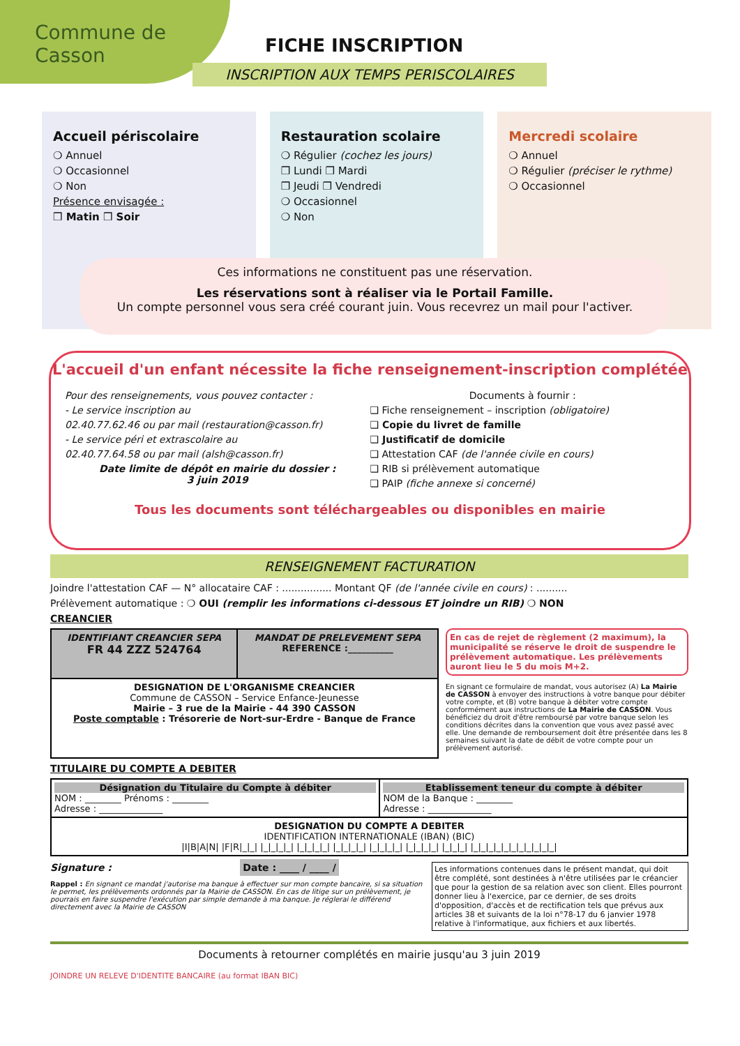Commune de Casson
FICHE INSCRIPTION
INSCRIPTION AUX TEMPS PERISCOLAIRES
Accueil périscolaire
❍ Annuel
❍ Occasionnel
❍ Non
Présence envisagée :
❒ Matin ❒ Soir
Restauration scolaire
❍ Régulier (cochez les jours)
❒ Lundi ❒ Mardi
❒ Jeudi ❒ Vendredi
❍ Occasionnel
❍ Non
Mercredi scolaire
❍ Annuel
❍ Régulier (préciser le rythme)
❍ Occasionnel
Ces informations ne constituent pas une réservation.
Les réservations sont à réaliser via le Portail Famille.
Un compte personnel vous sera créé courant juin. Vous recevrez un mail pour l'activer.
L'accueil d'un enfant nécessite la fiche renseignement-inscription complétée
Pour des renseignements, vous pouvez contacter :
- Le service inscription au
02.40.77.62.46 ou par mail (restauration@casson.fr)
- Le service péri et extrascolaire au
02.40.77.64.58 ou par mail (alsh@casson.fr)
Date limite de dépôt en mairie du dossier :
3 juin 2019
Documents à fournir :
❑ Fiche renseignement – inscription (obligatoire)
❑ Copie du livret de famille
❑ Justificatif de domicile
❑ Attestation CAF (de l'année civile en cours)
❑ RIB si prélèvement automatique
❑ PAIP (fiche annexe si concerné)
Tous les documents sont téléchargeables ou disponibles en mairie
RENSEIGNEMENT FACTURATION
Joindre l'attestation CAF — N° allocataire CAF : ................ Montant QF (de l'année civile en cours) : ..........
Prélèvement automatique : ❍ OUI (remplir les informations ci-dessous ET joindre un RIB) ❍ NON
CREANCIER
| IDENTIFIANT CREANCIER SEPA FR 44 ZZZ 524764 | MANDAT DE PRELEVEMENT SEPA REFERENCE :__________ |
| DESIGNATION DE L'ORGANISME CREANCIER Commune de CASSON – Service Enfance-Jeunesse Mairie – 3 rue de la Mairie - 44 390 CASSON Poste comptable : Trésorerie de Nort-sur-Erdre - Banque de France | |
En cas de rejet de règlement (2 maximum), la municipalité se réserve le droit de suspendre le prélèvement automatique. Les prélèvements auront lieu le 5 du mois M+2.
En signant ce formulaire de mandat, vous autorisez (A) La Mairie de CASSON à envoyer des instructions à votre banque pour débiter votre compte, et (B) votre banque à débiter votre compte conformément aux instructions de La Mairie de CASSON. Vous bénéficiez du droit d'être remboursé par votre banque selon les conditions décrites dans la convention que vous avez passé avec elle. Une demande de remboursement doit être présentée dans les 8 semaines suivant la date de débit de votre compte pour un prélèvement autorisé.
TITULAIRE DU COMPTE A DEBITER
| Désignation du Titulaire du Compte à débiter NOM : ________ Prénoms : ________ Adresse : ______________ | Etablissement teneur du compte à débiter NOM de la Banque : ________ Adresse : ______________ |
| DESIGNATION DU COMPTE A DEBITER IDENTIFICATION INTERNATIONALE (IBAN) (BIC) /I/B/A/N/ /F/R/_/_/ /_/_/_/_/ /_/_/_/_/ /_/_/_/_/ /_/_/_/_/ /_/_/_/_/ /_/_/_/ /_/_/_/_/_/_/_/_/_/_/_/ | |
Signature : Date : ____ / ____ /
Rappel : En signant ce mandat j'autorise ma banque à effectuer sur mon compte bancaire, si sa situation le permet, les prélèvements ordonnés par la Mairie de CASSON. En cas de litige sur un prélèvement, je pourrais en faire suspendre l'exécution par simple demande à ma banque. Je réglerai le différend directement avec la Mairie de CASSON
Les informations contenues dans le présent mandat, qui doit être complété, sont destinées à n'être utilisées par le créancier que pour la gestion de sa relation avec son client. Elles pourront donner lieu à l'exercice, par ce dernier, de ses droits d'opposition, d'accès et de rectification tels que prévus aux articles 38 et suivants de la loi n°78-17 du 6 janvier 1978 relative à l'informatique, aux fichiers et aux libertés.
Documents à retourner complétés en mairie jusqu'au 3 juin 2019
JOINDRE UN RELEVE D'IDENTITE BANCAIRE (au format IBAN BIC)